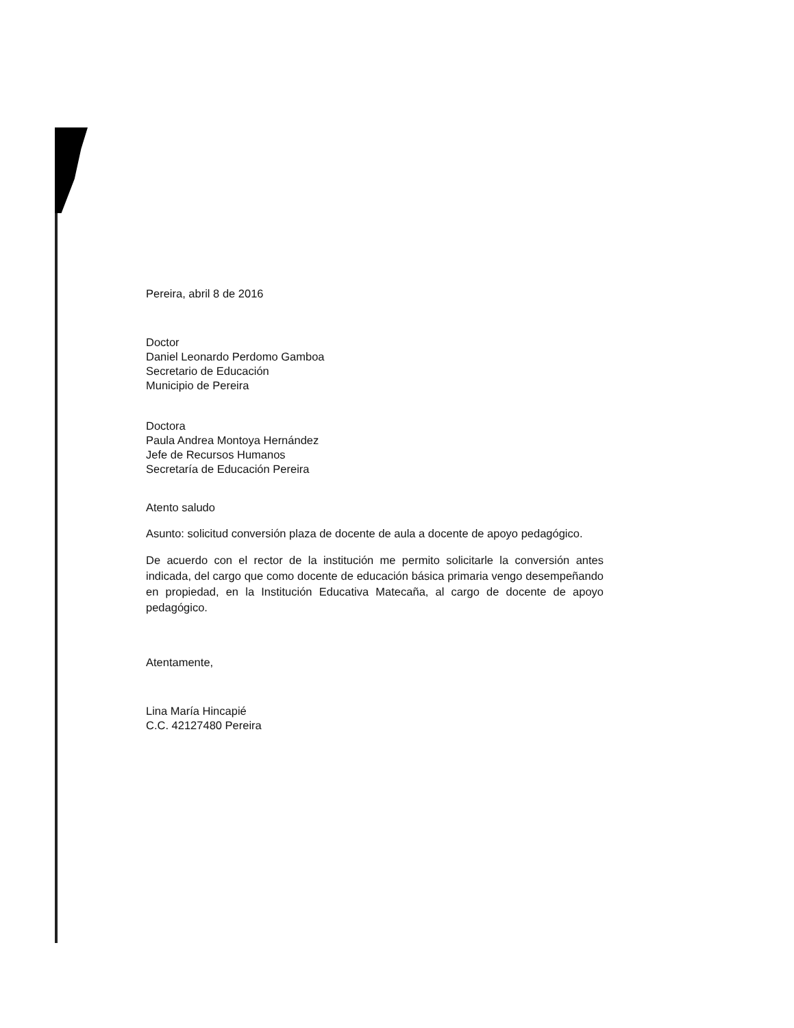Pereira, abril 8 de 2016
Doctor
Daniel Leonardo Perdomo Gamboa
Secretario de Educación
Municipio de Pereira
Doctora
Paula Andrea Montoya Hernández
Jefe de Recursos Humanos
Secretaría de Educación Pereira
Atento saludo
Asunto: solicitud conversión plaza de docente de aula a docente de apoyo pedagógico.
De acuerdo con el rector de la institución me permito solicitarle la conversión antes indicada, del cargo que como docente de educación básica primaria vengo desempeñando en propiedad, en la Institución Educativa Matecaña, al cargo de docente de apoyo pedagógico.
Atentamente,
Lina María Hincapié
C.C. 42127480 Pereira